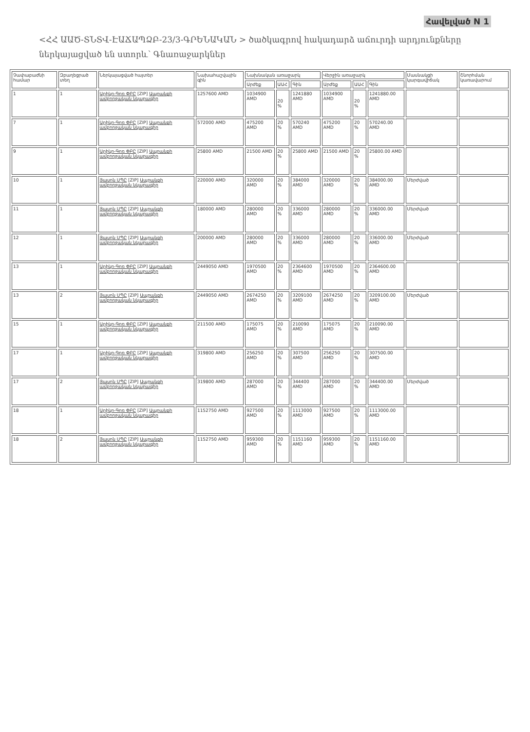Հավելված N 1
<ՀՀ ԱԱԾ-ՏՆՏՎ-ԷԱՃԱՊՁԲ-23/3-ԳՐԵՆԱԿԱՆ > ծածկագրով հակադարձ աճուրդի արդյունքները ներկայացված են ստորև՝ Գնառաջարկներ
| Չափաբաժնի համար | Զբաղեցրած տեղ | Ներկայացված հայտեր | Նախահաշվային գին | Նախնական առաջարկ | | | Վերջին առաջարկ | | | Մասնակցի կարգավիճակ | Շնորհման կառավարում |
| --- | --- | --- | --- | --- | --- | --- | --- | --- | --- | --- | --- |
| | | | | Արժեք | ԱԱՀ | Գին | Արժեք | ԱԱՀ | Գին | | |
| 1 | 1 | Արիկո-Գոռ ՓԲԸ [ZIP] Ապրանքի ամբողջական նկարագիր | 1257600 AMD | 1034900 AMD | 20 % | 1241880 AMD | 1034900 AMD | 20 % | 1241880.00 AMD | | |
| 7 | 1 | Արիկո-Գոռ ՓԲԸ [ZIP] Ապրանքի ամբողջական նկարագիր | 572000 AMD | 475200 AMD | 20 % | 570240 AMD | 475200 AMD | 20 % | 570240.00 AMD | | |
| 9 | 1 | Արիկո-Գոռ ՓԲԸ [ZIP] Ապրանքի ամբողջական նկարագիր | 25800 AMD | 21500 AMD | 20 % | 25800 AMD | 21500 AMD | 20 % | 25800.00 AMD | | |
| 10 | 1 | Յասոն ՍՊԸ [ZIP] Ապրանքի ամբողջական նկարագիր | 220000 AMD | 320000 AMD | 20 % | 384000 AMD | 320000 AMD | 20 % | 384000.00 AMD | Մերժված | |
| 11 | 1 | Յասոն ՍՊԸ [ZIP] Ապրանքի ամբողջական նկարագիր | 180000 AMD | 280000 AMD | 20 % | 336000 AMD | 280000 AMD | 20 % | 336000.00 AMD | Մերժված | |
| 12 | 1 | Յասոն ՍՊԸ [ZIP] Ապրանքի ամբողջական նկարագիր | 200000 AMD | 280000 AMD | 20 % | 336000 AMD | 280000 AMD | 20 % | 336000.00 AMD | Մերժված | |
| 13 | 1 | Արիկո-Գոռ ՓԲԸ [ZIP] Ապրանքի ամբողջական նկարագիր | 2449050 AMD | 1970500 AMD | 20 % | 2364600 AMD | 1970500 AMD | 20 % | 2364600.00 AMD | | |
| 13 | 2 | Յասոն ՍՊԸ [ZIP] Ապրանքի ամբողջական նկարագիր | 2449050 AMD | 2674250 AMD | 20 % | 3209100 AMD | 2674250 AMD | 20 % | 3209100.00 AMD | Մերժված | |
| 15 | 1 | Արիկո-Գոռ ՓԲԸ [ZIP] Ապրանքի ամբողջական նկարագիր | 211500 AMD | 175075 AMD | 20 % | 210090 AMD | 175075 AMD | 20 % | 210090.00 AMD | | |
| 17 | 1 | Արիկո-Գոռ ՓԲԸ [ZIP] Ապրանքի ամբողջական նկարագիր | 319800 AMD | 256250 AMD | 20 % | 307500 AMD | 256250 AMD | 20 % | 307500.00 AMD | | |
| 17 | 2 | Յասոն ՍՊԸ [ZIP] Ապրանքի ամբողջական նկարագիր | 319800 AMD | 287000 AMD | 20 % | 344400 AMD | 287000 AMD | 20 % | 344400.00 AMD | Մերժված | |
| 18 | 1 | Արիկո-Գոռ ՓԲԸ [ZIP] Ապրանքի ամբողջական նկարագիր | 1152750 AMD | 927500 AMD | 20 % | 1113000 AMD | 927500 AMD | 20 % | 1113000.00 AMD | | |
| 18 | 2 | Յասոն ՍՊԸ [ZIP] Ապրանքի ամբողջական նկարագիր | 1152750 AMD | 959300 AMD | 20 % | 1151160 AMD | 959300 AMD | 20 % | 1151160.00 AMD | | |